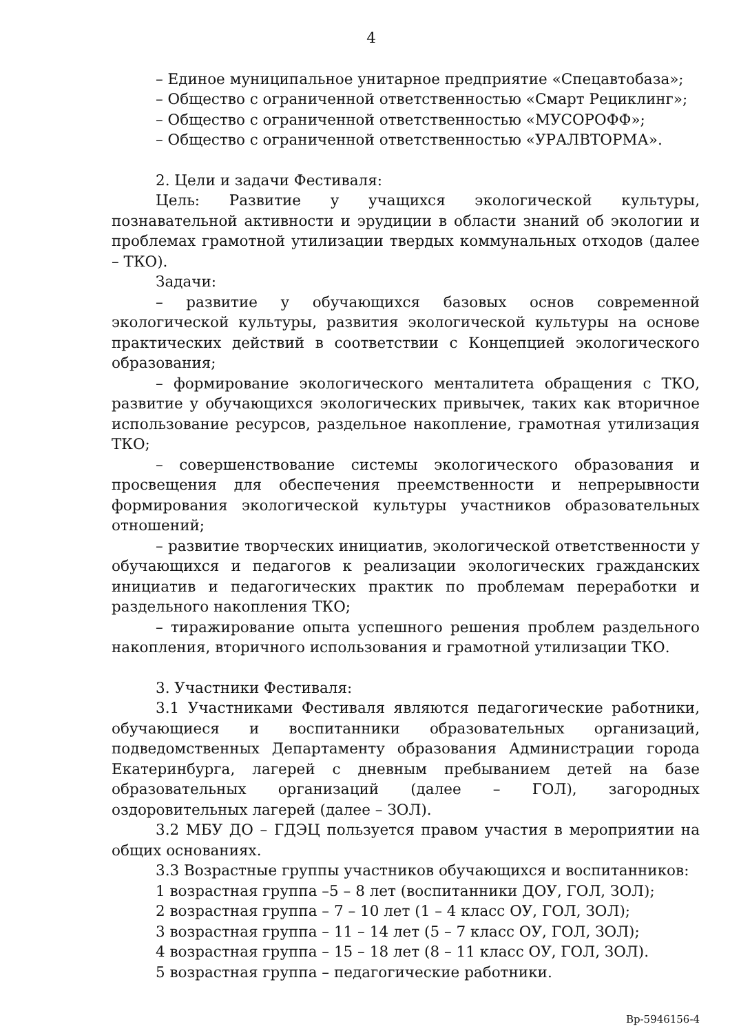4
– Единое муниципальное унитарное предприятие «Спецавтобаза»;
– Общество с ограниченной ответственностью «Смарт Рециклинг»;
– Общество с ограниченной ответственностью «МУСОРОФФ»;
– Общество с ограниченной ответственностью «УРАЛВТОРМА».
2. Цели и задачи Фестиваля:
Цель: Развитие у учащихся экологической культуры, познавательной активности и эрудиции в области знаний об экологии и проблемах грамотной утилизации твердых коммунальных отходов (далее – ТКО).
Задачи:
– развитие у обучающихся базовых основ современной экологической культуры, развития экологической культуры на основе практических действий в соответствии с Концепцией экологического образования;
– формирование экологического менталитета обращения с ТКО, развитие у обучающихся экологических привычек, таких как вторичное использование ресурсов, раздельное накопление, грамотная утилизация ТКО;
– совершенствование системы экологического образования и просвещения для обеспечения преемственности и непрерывности формирования экологической культуры участников образовательных отношений;
– развитие творческих инициатив, экологической ответственности у обучающихся и педагогов к реализации экологических гражданских инициатив и педагогических практик по проблемам переработки и раздельного накопления ТКО;
– тиражирование опыта успешного решения проблем раздельного накопления, вторичного использования и грамотной утилизации ТКО.
3. Участники Фестиваля:
3.1 Участниками Фестиваля являются педагогические работники, обучающиеся и воспитанники образовательных организаций, подведомственных Департаменту образования Администрации города Екатеринбурга, лагерей с дневным пребыванием детей на базе образовательных организаций (далее – ГОЛ), загородных оздоровительных лагерей (далее – ЗОЛ).
3.2 МБУ ДО – ГДЭЦ пользуется правом участия в мероприятии на общих основаниях.
3.3 Возрастные группы участников обучающихся и воспитанников:
1 возрастная группа –5 – 8 лет (воспитанники ДОУ, ГОЛ, ЗОЛ);
2 возрастная группа – 7 – 10 лет (1 – 4 класс ОУ, ГОЛ, ЗОЛ);
3 возрастная группа – 11 – 14 лет (5 – 7 класс ОУ, ГОЛ, ЗОЛ);
4 возрастная группа – 15 – 18 лет (8 – 11 класс ОУ, ГОЛ, ЗОЛ).
5 возрастная группа – педагогические работники.
Вр-5946156-4